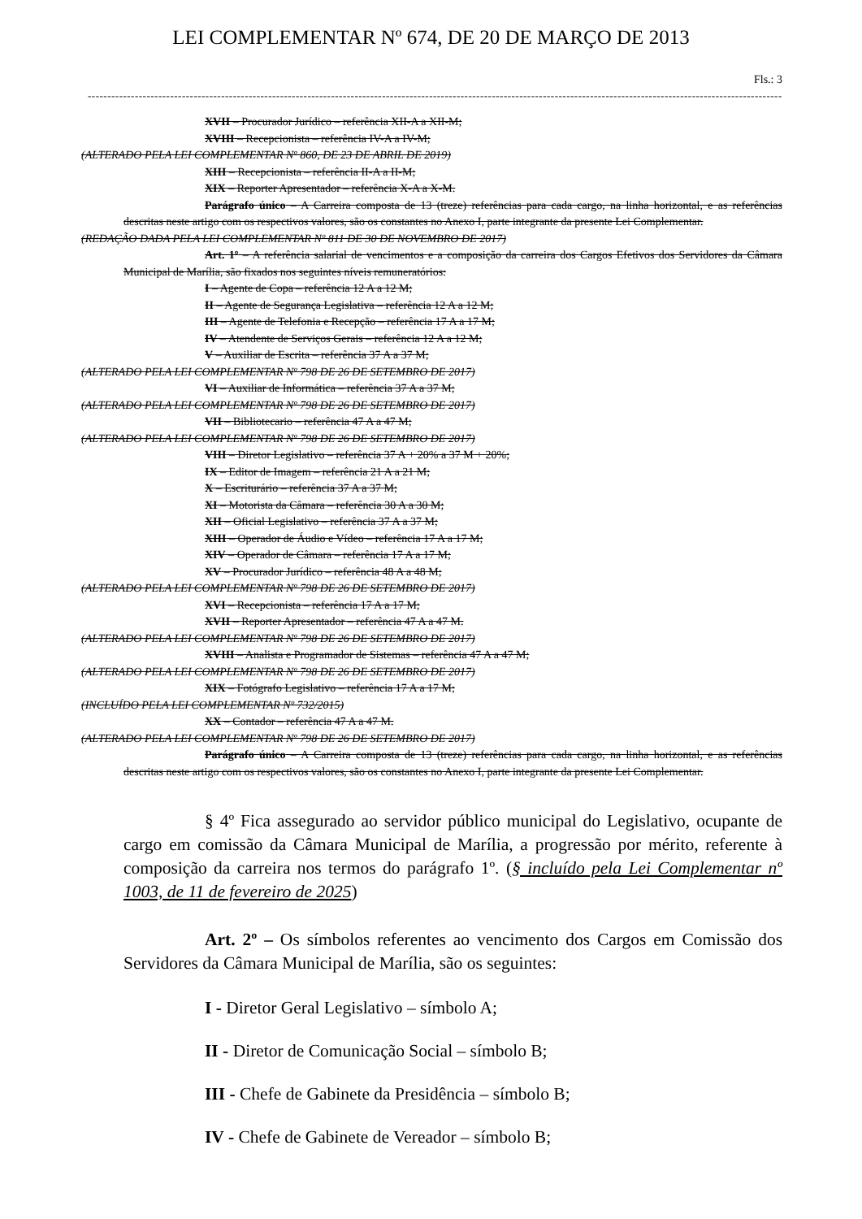LEI COMPLEMENTAR Nº 674, DE 20 DE MARÇO DE 2013
Fls.: 3
------------------------------------------------------------------------------------------------------------------------------------------------------------------------------------------------
XVII – Procurador Jurídico – referência XII-A a XII-M;
XVIII – Recepcionista – referência IV-A a IV-M;
(ALTERADO PELA LEI COMPLEMENTAR Nº 860, DE 23 DE ABRIL DE 2019)
XIII – Recepcionista – referência II-A a II-M;
XIX – Reporter Apresentador – referência X-A a X-M.
Parágrafo único – A Carreira composta de 13 (treze) referências para cada cargo, na linha horizontal, e as referências descritas neste artigo com os respectivos valores, são os constantes no Anexo I, parte integrante da presente Lei Complementar.
(REDAÇÃO DADA PELA LEI COMPLEMENTAR Nº 811 DE 30 DE NOVEMBRO DE 2017)
Art. 1º – A referência salarial de vencimentos e a composição da carreira dos Cargos Efetivos dos Servidores da Câmara Municipal de Marília, são fixados nos seguintes níveis remuneratórios:
I – Agente de Copa – referência 12 A a 12 M;
II – Agente de Segurança Legislativa – referência 12 A a 12 M;
III – Agente de Telefonia e Recepção – referência 17 A a 17 M;
IV – Atendente de Serviços Gerais – referência 12 A a 12 M;
V – Auxiliar de Escrita – referência 37 A a 37 M;
(ALTERADO PELA LEI COMPLEMENTAR Nº 798 DE 26 DE SETEMBRO DE 2017)
VI – Auxiliar de Informática – referência 37 A a 37 M;
(ALTERADO PELA LEI COMPLEMENTAR Nº 798 DE 26 DE SETEMBRO DE 2017)
VII – Bibliotecario – referência 47 A a 47 M;
(ALTERADO PELA LEI COMPLEMENTAR Nº 798 DE 26 DE SETEMBRO DE 2017)
VIII – Diretor Legislativo – referência 37 A + 20% a 37 M + 20%;
IX – Editor de Imagem – referência 21 A a 21 M;
X – Escriturário – referência 37 A a 37 M;
XI – Motorista da Câmara – referência 30 A a 30 M;
XII – Oficial Legislativo – referência 37 A a 37 M;
XIII – Operador de Áudio e Vídeo – referência 17 A a 17 M;
XIV – Operador de Câmara – referência 17 A a 17 M;
XV – Procurador Jurídico – referência 48 A a 48 M;
(ALTERADO PELA LEI COMPLEMENTAR Nº 798 DE 26 DE SETEMBRO DE 2017)
XVI – Recepcionista – referência 17 A a 17 M;
XVII – Reporter Apresentador – referência 47 A a 47 M.
(ALTERADO PELA LEI COMPLEMENTAR Nº 798 DE 26 DE SETEMBRO DE 2017)
XVIII – Analista e Programador de Sistemas – referência 47 A a 47 M;
(ALTERADO PELA LEI COMPLEMENTAR Nº 798 DE 26 DE SETEMBRO DE 2017)
XIX – Fotógrafo Legislativo – referência 17 A a 17 M;
(INCLUÍDO PELA LEI COMPLEMENTAR Nº 732/2015)
XX – Contador – referência 47 A a 47 M.
(ALTERADO PELA LEI COMPLEMENTAR Nº 798 DE 26 DE SETEMBRO DE 2017)
Parágrafo único – A Carreira composta de 13 (treze) referências para cada cargo, na linha horizontal, e as referências descritas neste artigo com os respectivos valores, são os constantes no Anexo I, parte integrante da presente Lei Complementar.
§ 4º Fica assegurado ao servidor público municipal do Legislativo, ocupante de cargo em comissão da Câmara Municipal de Marília, a progressão por mérito, referente à composição da carreira nos termos do parágrafo 1º. (§ incluído pela Lei Complementar nº 1003, de 11 de fevereiro de 2025)
Art. 2º – Os símbolos referentes ao vencimento dos Cargos em Comissão dos Servidores da Câmara Municipal de Marília, são os seguintes:
I - Diretor Geral Legislativo – símbolo A;
II - Diretor de Comunicação Social – símbolo B;
III - Chefe de Gabinete da Presidência – símbolo B;
IV - Chefe de Gabinete de Vereador – símbolo B;